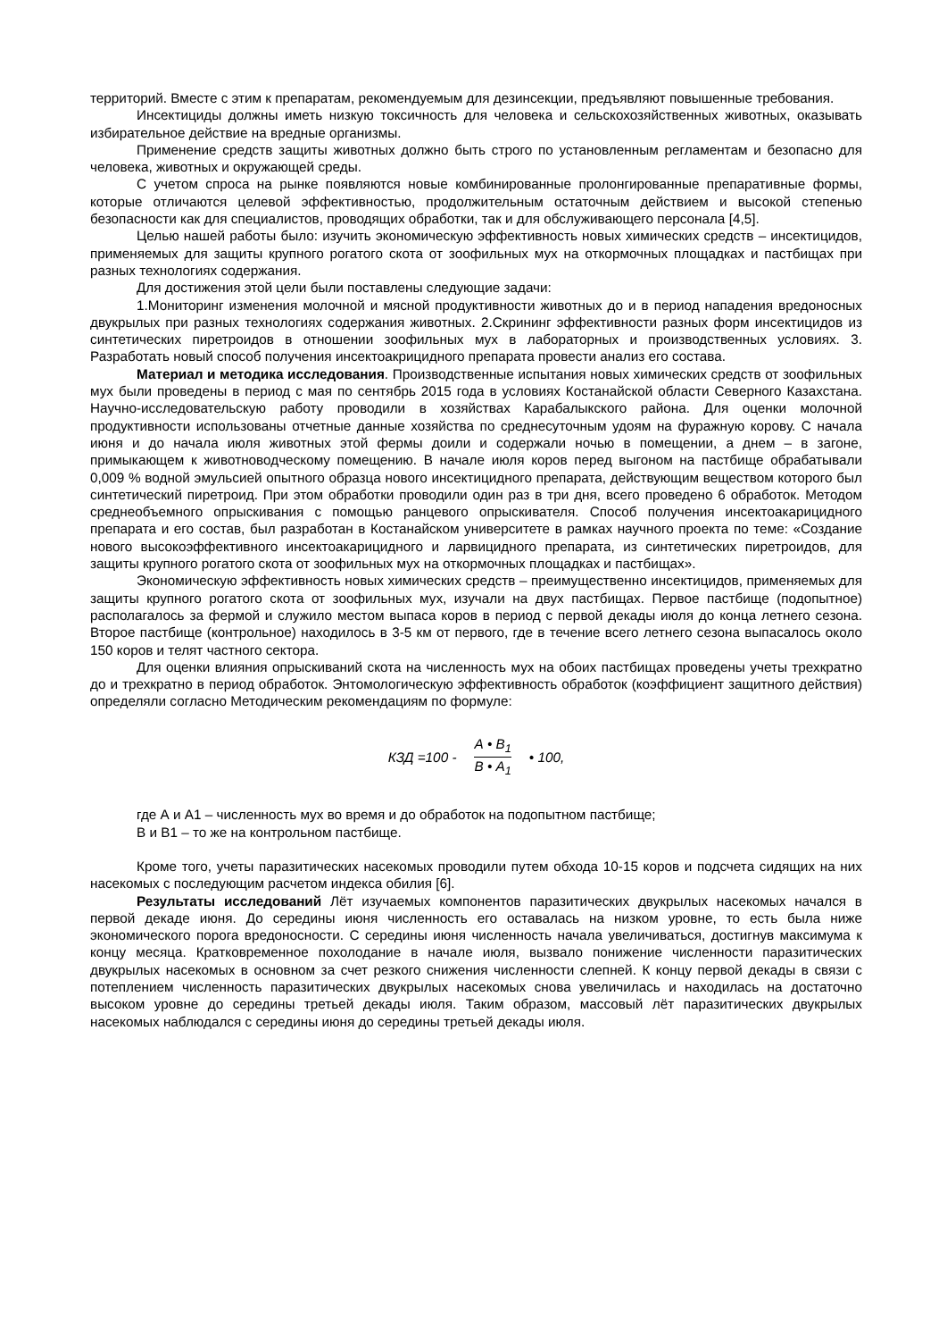территорий. Вместе с этим к препаратам, рекомендуемым для дезинсекции, предъявляют повышенные требования.
Инсектициды должны иметь низкую токсичность для человека и сельскохозяйственных животных, оказывать избирательное действие на вредные организмы.
Применение средств защиты животных должно быть строго по установленным регламентам и безопасно для человека, животных и окружающей среды.
С учетом спроса на рынке появляются новые комбинированные пролонгированные препаративные формы, которые отличаются целевой эффективностью, продолжительным остаточным действием и высокой степенью безопасности как для специалистов, проводящих обработки, так и для обслуживающего персонала [4,5].
Целью нашей работы было: изучить экономическую эффективность новых химических средств – инсектицидов, применяемых для защиты крупного рогатого скота от зоофильных мух на откормочных площадках и пастбищах при разных технологиях содержания.
Для достижения этой цели были поставлены следующие задачи:
1.Мониторинг изменения молочной и мясной продуктивности животных до и в период нападения вредоносных двукрылых при разных технологиях содержания животных. 2.Скрининг эффективности разных форм инсектицидов из синтетических пиретроидов в отношении зоофильных мух в лабораторных и производственных условиях. 3. Разработать новый способ получения инсектоакрицидного препарата провести анализ его состава.
Материал и методика исследования. Производственные испытания новых химических средств от зоофильных мух были проведены в период с мая по сентябрь 2015 года в условиях Костанайской области Северного Казахстана. Научно-исследовательскую работу проводили в хозяйствах Карабалыкского района. Для оценки молочной продуктивности использованы отчетные данные хозяйства по среднесуточным удоям на фуражную корову. С начала июня и до начала июля животных этой фермы доили и содержали ночью в помещении, а днем – в загоне, примыкающем к животноводческому помещению. В начале июля коров перед выгоном на пастбище обрабатывали 0,009 % водной эмульсией опытного образца нового инсектицидного препарата, действующим веществом которого был синтетический пиретроид. При этом обработки проводили один раз в три дня, всего проведено 6 обработок. Методом среднеобъемного опрыскивания с помощью ранцевого опрыскивателя. Способ получения инсектоакарицидного препарата и его состав, был разработан в Костанайском университете в рамках научного проекта по теме: «Создание нового высокоэффективного инсектоакарицидного и ларвицидного препарата, из синтетических пиретроидов, для защиты крупного рогатого скота от зоофильных мух на откормочных площадках и пастбищах».
Экономическую эффективность новых химических средств – преимущественно инсектицидов, применяемых для защиты крупного рогатого скота от зоофильных мух, изучали на двух пастбищах. Первое пастбище (подопытное) располагалось за фермой и служило местом выпаса коров в период с первой декады июля до конца летнего сезона. Второе пастбище (контрольное) находилось в 3-5 км от первого, где в течение всего летнего сезона выпасалось около 150 коров и телят частного сектора.
Для оценки влияния опрыскиваний скота на численность мух на обоих пастбищах проведены учеты трехкратно до и трехкратно в период обработок. Энтомологическую эффективность обработок (коэффициент защитного действия) определяли согласно Методическим рекомендациям по формуле:
КЗД =100 - А • В<sub>1</sub> В • А<sub>1</sub> • 100,
где А и А1 – численность мух во время и до обработок на подопытном пастбище;
В и В1 – то же на контрольном пастбище.
Кроме того, учеты паразитических насекомых проводили путем обхода 10-15 коров и подсчета сидящих на них насекомых с последующим расчетом индекса обилия [6].
Результаты исследований Лёт изучаемых компонентов паразитических двукрылых насекомых начался в первой декаде июня. До середины июня численность его оставалась на низком уровне, то есть была ниже экономического порога вредоносности. С середины июня численность начала увеличиваться, достигнув максимума к концу месяца. Кратковременное похолодание в начале июля, вызвало понижение численности паразитических двукрылых насекомых в основном за счет резкого снижения численности слепней. К концу первой декады в связи с потеплением численность паразитических двукрылых насекомых снова увеличилась и находилась на достаточно высоком уровне до середины третьей декады июля. Таким образом, массовый лёт паразитических двукрылых насекомых наблюдался с середины июня до середины третьей декады июля.